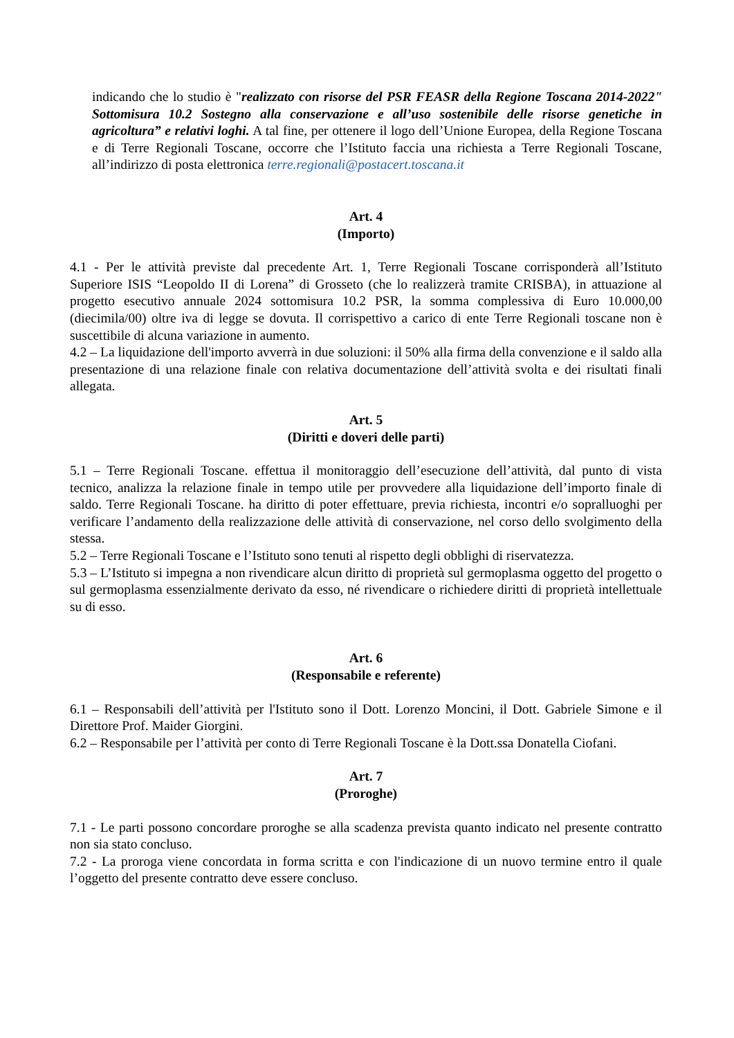indicando che lo studio è "realizzato con risorse del PSR FEASR della Regione Toscana 2014-2022" Sottomisura 10.2 Sostegno alla conservazione e all’uso sostenibile delle risorse genetiche in agricoltura” e relativi loghi. A tal fine, per ottenere il logo dell’Unione Europea, della Regione Toscana e di Terre Regionali Toscane, occorre che l’Istituto faccia una richiesta a Terre Regionali Toscane, all’indirizzo di posta elettronica terre.regionali@postacert.toscana.it
Art. 4
(Importo)
4.1 - Per le attività previste dal precedente Art. 1, Terre Regionali Toscane corrisponderà all’Istituto Superiore ISIS “Leopoldo II di Lorena” di Grosseto (che lo realizzerà tramite CRISBA), in attuazione al progetto esecutivo annuale 2024 sottomisura 10.2 PSR, la somma complessiva di Euro 10.000,00 (diecimila/00) oltre iva di legge se dovuta. Il corrispettivo a carico di ente Terre Regionali toscane non è suscettibile di alcuna variazione in aumento.
4.2 – La liquidazione dell'importo avverrà in due soluzioni: il 50% alla firma della convenzione e il saldo alla presentazione di una relazione finale con relativa documentazione dell’attività svolta e dei risultati finali allegata.
Art. 5
(Diritti e doveri delle parti)
5.1 – Terre Regionali Toscane. effettua il monitoraggio dell’esecuzione dell’attività, dal punto di vista tecnico, analizza la relazione finale in tempo utile per provvedere alla liquidazione dell’importo finale di saldo. Terre Regionali Toscane. ha diritto di poter effettuare, previa richiesta, incontri e/o sopralluoghi per verificare l’andamento della realizzazione delle attività di conservazione, nel corso dello svolgimento della stessa.
5.2 – Terre Regionali Toscane e l’Istituto sono tenuti al rispetto degli obblighi di riservatezza.
5.3 – L’Istituto si impegna a non rivendicare alcun diritto di proprietà sul germoplasma oggetto del progetto o sul germoplasma essenzialmente derivato da esso, né rivendicare o richiedere diritti di proprietà intellettuale su di esso.
Art. 6
(Responsabile e referente)
6.1 – Responsabili dell’attività per l'Istituto sono il Dott. Lorenzo Moncini, il Dott. Gabriele Simone e il Direttore Prof. Maider Giorgini.
6.2 – Responsabile per l’attività per conto di Terre Regionali Toscane è la Dott.ssa Donatella Ciofani.
Art. 7
(Proroghe)
7.1 - Le parti possono concordare proroghe se alla scadenza prevista quanto indicato nel presente contratto non sia stato concluso.
7.2 - La proroga viene concordata in forma scritta e con l'indicazione di un nuovo termine entro il quale l’oggetto del presente contratto deve essere concluso.